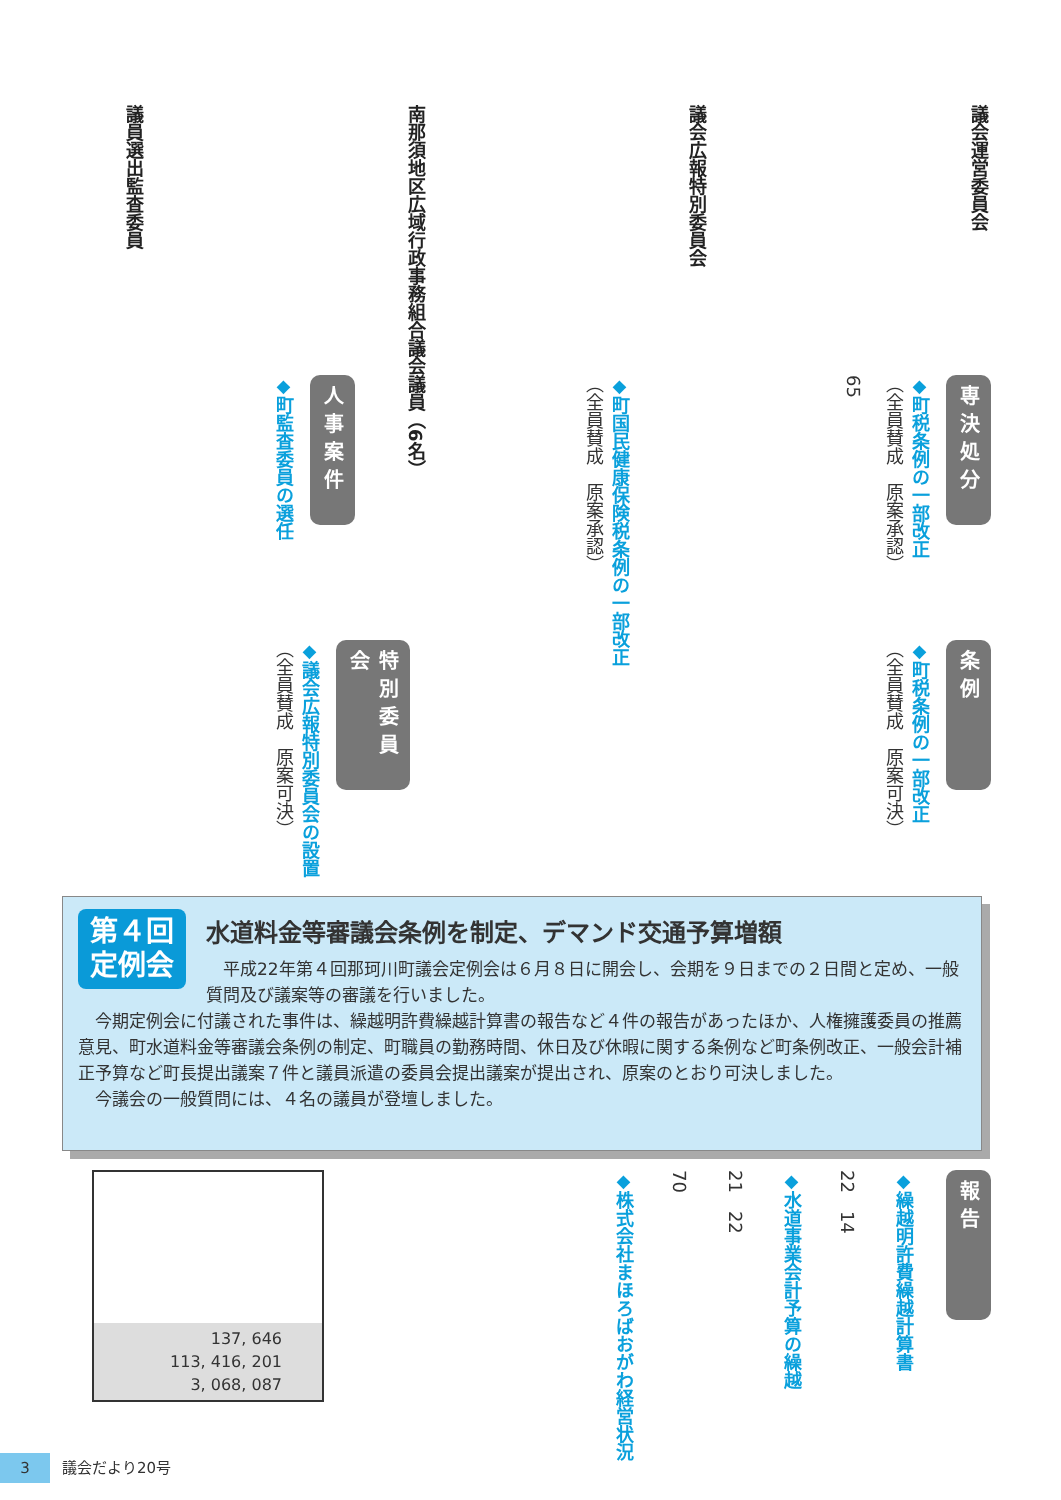議会運営委員会
議会広報特別委員会
南那須地区広域行政事務組合議会議員（6名）
議員選出監査委員
専決処分
◆町税条例の一部改正
（全員賛成　原案承認）
65
◆町国民健康保険税条例の一部改正
（全員賛成　原案承認）
人事案件
◆町監査委員の選任
条例
◆町税条例の一部改正
（全員賛成　原案可決）
特別委員会
◆議会広報特別委員会の設置
（全員賛成　原案可決）
第４回
定例会
水道料金等審議会条例を制定、デマンド交通予算増額
平成22年第４回那珂川町議会定例会は６月８日に開会し、会期を９日までの２日間と定め、一般質問及び議案等の審議を行いました。
今期定例会に付議された事件は、繰越明許費繰越計算書の報告など４件の報告があったほか、人権擁護委員の推薦意見、町水道料金等審議会条例の制定、町職員の勤務時間、休日及び休暇に関する条例など町条例改正、一般会計補正予算など町長提出議案７件と議員派遣の委員会提出議案が提出され、原案のとおり可決しました。
今議会の一般質問には、４名の議員が登壇しました。
報告
◆繰越明許費繰越計算書
22　14
◆水道事業会計予算の繰越
21　22
70
◆株式会社まほろばおがわ経営状況
137, 646
113, 416, 201
3, 068, 087
3 議会だより20号